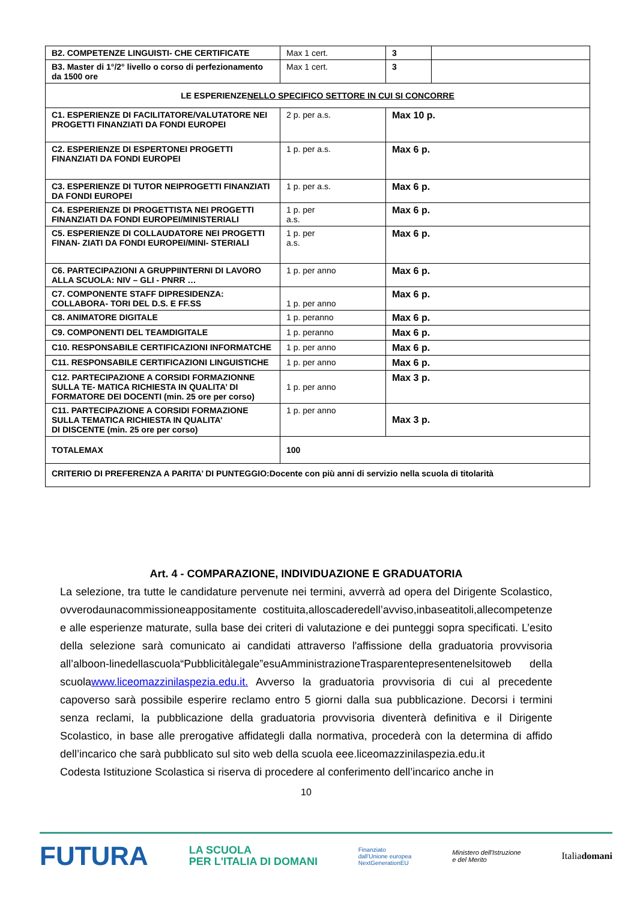| B2. COMPETENZE LINGUISTI- CHE CERTIFICATE | Max 1 cert. | 3 | |
| B3. Master di 1°/2° livello o corso di perfezionamento da 1500 ore | Max 1 cert. | 3 | |
| LE ESPERIENZE NELLO SPECIFICO SETTORE IN CUI SI CONCORRE | | | |
| C1. ESPERIENZE DI FACILITATORE/VALUTATORE NEI PROGETTI FINANZIATI DA FONDI EUROPEI | 2 p. per a.s. | Max 10 p. | |
| C2. ESPERIENZE DI ESPERTONEI PROGETTI FINANZIATI DA FONDI EUROPEI | 1 p. per a.s. | Max 6 p. | |
| C3. ESPERIENZE DI TUTOR NEIPROGETTI FINANZIATI DA FONDI EUROPEI | 1 p. per a.s. | Max 6 p. | |
| C4. ESPERIENZE DI PROGETTISTA NEI PROGETTI FINANZIATI DA FONDI EUROPEI/MINISTERIALI | 1 p. per a.s. | Max 6 p. | |
| C5. ESPERIENZE DI COLLAUDATORE NEI PROGETTI FINAN- ZIATI DA FONDI EUROPEI/MINI- STERIALI | 1 p. per a.s. | Max 6 p. | |
| C6. PARTECIPAZIONI A GRUPPIINTERNI DI LAVORO ALLA SCUOLA: NIV – GLI - PNRR … | 1 p. per anno | Max 6 p. | |
| C7. COMPONENTE STAFF DIPRESIDENZA: COLLABORA- TORI DEL D.S. E FF.SS | 1 p. per anno | Max 6 p. | |
| C8. ANIMATORE DIGITALE | 1 p. peranno | Max 6 p. | |
| C9. COMPONENTI DEL TEAMDIGITALE | 1 p. peranno | Max 6 p. | |
| C10. RESPONSABILE CERTIFICAZIONI INFORMATCHE | 1 p. per anno | Max 6 p. | |
| C11. RESPONSABILE CERTIFICAZIONI LINGUISTICHE | 1 p. per anno | Max 6 p. | |
| C12. PARTECIPAZIONE A CORSIDI FORMAZIONNE SULLA TE- MATICA RICHIESTA IN QUALITA’ DI FORMATORE DEI DOCENTI (min. 25 ore per corso) | 1 p. per anno | Max 3 p. | |
| C11. PARTECIPAZIONE A CORSIDI FORMAZIONE SULLA TEMATICA RICHIESTA IN QUALITA’ DI DISCENTE (min. 25 ore per corso) | 1 p. per anno | Max 3 p. | |
| TOTALEMAX | 100 | | |
| CRITERIO DI PREFERENZA A PARITA’ DI PUNTEGGIO:Docente con più anni di servizio nella scuola di titolarità | | | |
Art. 4 - COMPARAZIONE, INDIVIDUAZIONE E GRADUATORIA
La selezione, tra tutte le candidature pervenute nei termini, avverrà ad opera del Dirigente Scolastico, ovverodaunacommissioneappositamente costituita,alloscaderedell’avviso,inbaseatitoli,allecompetenze e alle esperienze maturate, sulla base dei criteri di valutazione e dei punteggi sopra specificati. L’esito della selezione sarà comunicato ai candidati attraverso l'affissione della graduatoria provvisoria all’alboon-linedellascuola“Pubblicitàlegale”esuAmministrazioneTrasparentepresentenelsitoweb della scuolawww.liceomazzinilaspezia.edu.it. Avverso la graduatoria provvisoria di cui al precedente capoverso sarà possibile esperire reclamo entro 5 giorni dalla sua pubblicazione. Decorsi i termini senza reclami, la pubblicazione della graduatoria provvisoria diventerà definitiva e il Dirigente Scolastico, in base alle prerogative affidategli dalla normativa, procederà con la determina di affido dell’incarico che sarà pubblicato sul sito web della scuola eee.liceomazzinilaspezia.edu.it
Codesta Istituzione Scolastica si riserva di procedere al conferimento dell’incarico anche in
10
FUTURA LA SCUOLA
PER L'ITALIA DI DOMANI Finanziato
dall'Unione europea
NextGenerationEU Ministero dell'Istruzione
e del Merito Italiadomani